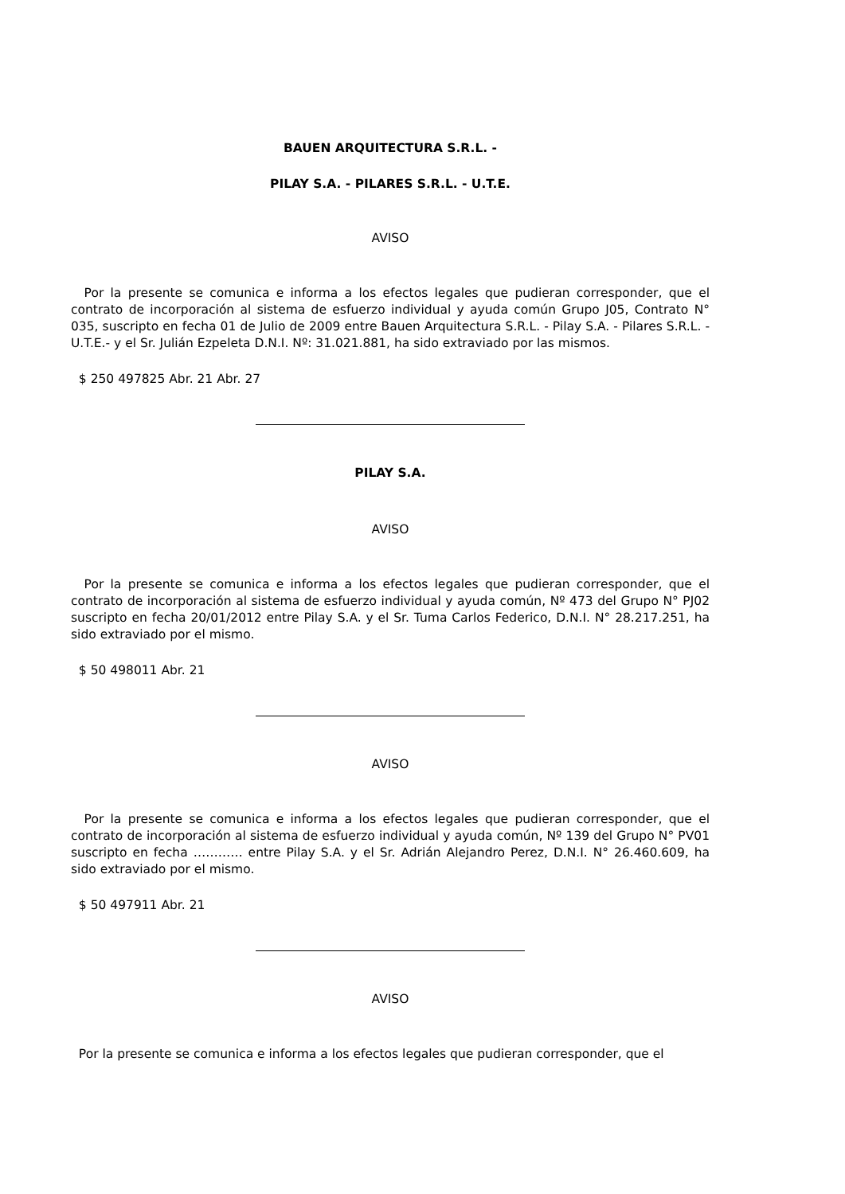BAUEN ARQUITECTURA S.R.L. -
PILAY S.A. - PILARES S.R.L. - U.T.E.
AVISO
Por la presente se comunica e informa a los efectos legales que pudieran corresponder, que el contrato de incorporación al sistema de esfuerzo individual y ayuda común Grupo J05, Contrato N° 035, suscripto en fecha 01 de Julio de 2009 entre Bauen Arquitectura S.R.L. - Pilay S.A. - Pilares S.R.L. - U.T.E.- y el Sr. Julián Ezpeleta D.N.I. Nº: 31.021.881, ha sido extraviado por las mismos.
$ 250 497825 Abr. 21 Abr. 27
PILAY S.A.
AVISO
Por la presente se comunica e informa a los efectos legales que pudieran corresponder, que el contrato de incorporación al sistema de esfuerzo individual y ayuda común, Nº 473 del Grupo N° PJ02 suscripto en fecha 20/01/2012 entre Pilay S.A. y el Sr. Tuma Carlos Federico, D.N.I. N° 28.217.251, ha sido extraviado por el mismo.
$ 50 498011 Abr. 21
AVISO
Por la presente se comunica e informa a los efectos legales que pudieran corresponder, que el contrato de incorporación al sistema de esfuerzo individual y ayuda común, Nº 139 del Grupo N° PV01 suscripto en fecha ………… entre Pilay S.A. y el Sr. Adrián Alejandro Perez, D.N.I. N° 26.460.609, ha sido extraviado por el mismo.
$ 50 497911 Abr. 21
AVISO
Por la presente se comunica e informa a los efectos legales que pudieran corresponder, que el